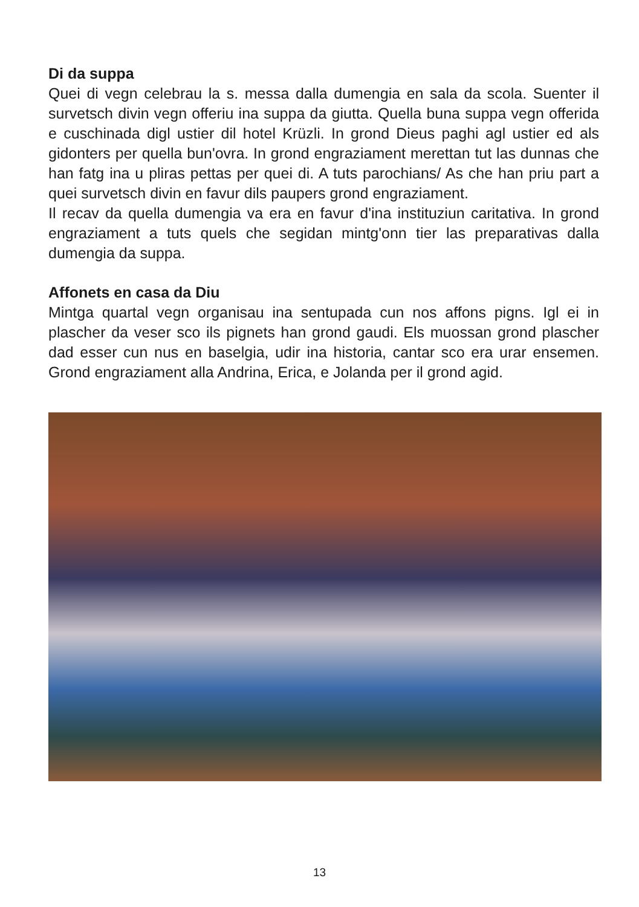Di da suppa
Quei di vegn celebrau la s. messa dalla dumengia en sala da scola. Suenter il survetsch divin vegn offeriu ina suppa da giutta. Quella buna suppa vegn offerida e cuschinada digl ustier dil hotel Krüzli. In grond Dieus paghi agl ustier ed als gidonters per quella bun'ovra. In grond engraziament merettan tut las dunnas che han fatg ina u pliras pettas per quei di. A tuts parochians/ As che han priu part a quei survetsch divin en favur dils paupers grond engraziament.
Il recav da quella dumengia va era en favur d'ina instituziun caritativa. In grond engraziament a tuts quels che segidan mintg'onn tier las preparativas dalla dumengia da suppa.
Affonets en casa da Diu
Mintga quartal vegn organisau ina sentupada cun nos affons pigns. Igl ei in plascher da veser sco ils pignets han grond gaudi. Els muossan grond plascher dad esser cun nus en baselgia, udir ina historia, cantar sco era urar ensemen. Grond engraziament alla Andrina, Erica, e Jolanda per il grond agid.
13